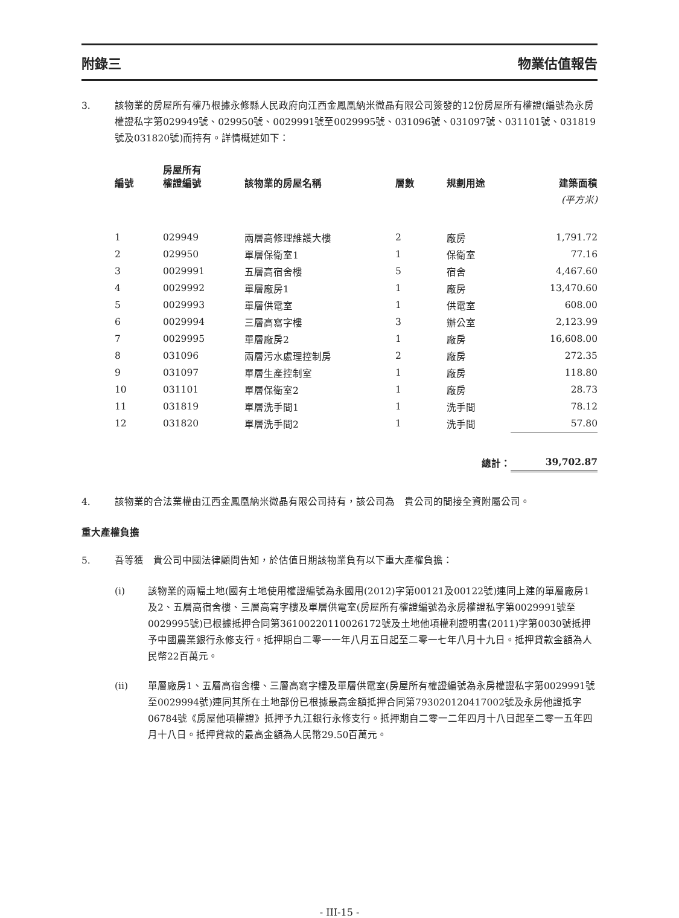附錄三 物業估值報告
3. 該物業的房屋所有權乃根據永修縣人民政府向江西金鳳凰納米微晶有限公司簽發的12份房屋所有權證(編號為永房權證私字第029949號、029950號、0029991號至0029995號、031096號、031097號、031101號、031819號及031820號)而持有。詳情概述如下：
| 編號 | 房屋所有 權證編號 | 該物業的房屋名稱 | 層數 | 規劃用途 | 建築面積 |
| --- | --- | --- | --- | --- | --- |
| | | | | | (平方米) |
| 1 | 029949 | 兩層高修理維護大樓 | 2 | 廠房 | 1,791.72 |
| 2 | 029950 | 單層保衛室1 | 1 | 保衛室 | 77.16 |
| 3 | 0029991 | 五層高宿舍樓 | 5 | 宿舍 | 4,467.60 |
| 4 | 0029992 | 單層廠房1 | 1 | 廠房 | 13,470.60 |
| 5 | 0029993 | 單層供電室 | 1 | 供電室 | 608.00 |
| 6 | 0029994 | 三層高寫字樓 | 3 | 辦公室 | 2,123.99 |
| 7 | 0029995 | 單層廠房2 | 1 | 廠房 | 16,608.00 |
| 8 | 031096 | 兩層污水處理控制房 | 2 | 廠房 | 272.35 |
| 9 | 031097 | 單層生產控制室 | 1 | 廠房 | 118.80 |
| 10 | 031101 | 單層保衛室2 | 1 | 廠房 | 28.73 |
| 11 | 031819 | 單層洗手間1 | 1 | 洗手間 | 78.12 |
| 12 | 031820 | 單層洗手間2 | 1 | 洗手間 | 57.80 |
| | | | | 總計： | 39,702.87 |
4. 該物業的合法業權由江西金鳳凰納米微晶有限公司持有，該公司為　貴公司的間接全資附屬公司。
重大產權負擔
5. 吾等獲　貴公司中國法律顧問告知，於估值日期該物業負有以下重大產權負擔：
(i) 該物業的兩幅土地(國有土地使用權證編號為永國用(2012)字第00121及00122號)連同上建的單層廠房1及2、五層高宿舍樓、三層高寫字樓及單層供電室(房屋所有權證編號為永房權證私字第0029991號至0029995號)已根據抵押合同第36100220110026172號及土地他項權利證明書(2011)字第0030號抵押予中國農業銀行永修支行。抵押期自二零一一年八月五日起至二零一七年八月十九日。抵押貸款金額為人民幣22百萬元。
(ii) 單層廠房1、五層高宿舍樓、三層高寫字樓及單層供電室(房屋所有權證編號為永房權證私字第0029991號至0029994號)連同其所在土地部份已根據最高金額抵押合同第793020120417002號及永房他證抵字06784號《房屋他項權證》抵押予九江銀行永修支行。抵押期自二零一二年四月十八日起至二零一五年四月十八日。抵押貸款的最高金額為人民幣29.50百萬元。
- III-15 -